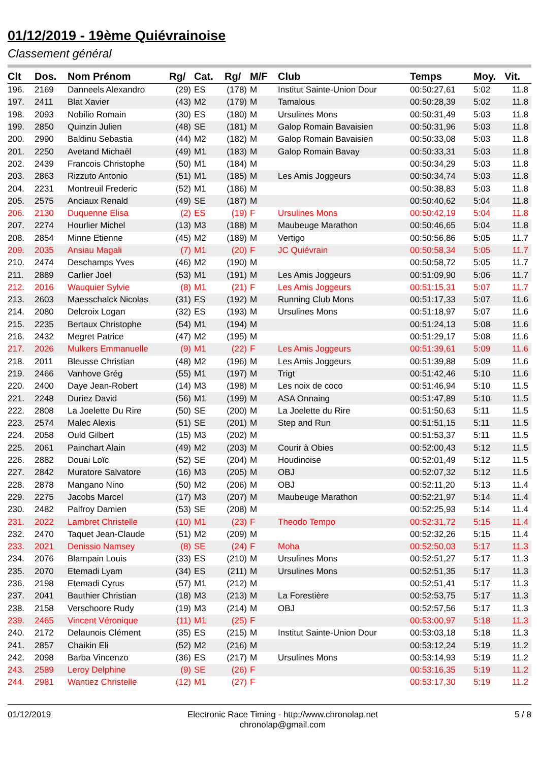01/12/2019 - 19ème Quiévrainoise
Classement général
| Clt | Dos. | Nom Prénom | Rg/ | Cat. | Rg/ | M/F | Club | Temps | Moy. | Vit. |
| --- | --- | --- | --- | --- | --- | --- | --- | --- | --- | --- |
| 196. | 2169 | Danneels Alexandro | (29) | ES | (178) | M | Institut Sainte-Union Dour | 00:50:27,61 | 5:02 | 11.8 |
| 197. | 2411 | Blat Xavier | (43) | M2 | (179) | M | Tamalous | 00:50:28,39 | 5:02 | 11.8 |
| 198. | 2093 | Nobilio Romain | (30) | ES | (180) | M | Ursulines Mons | 00:50:31,49 | 5:03 | 11.8 |
| 199. | 2850 | Quinzin Julien | (48) | SE | (181) | M | Galop Romain Bavaisien | 00:50:31,96 | 5:03 | 11.8 |
| 200. | 2990 | Baldinu Sebastia | (44) | M2 | (182) | M | Galop Romain Bavaisien | 00:50:33,08 | 5:03 | 11.8 |
| 201. | 2250 | Avetand Michaël | (49) | M1 | (183) | M | Galop Romain Bavay | 00:50:33,31 | 5:03 | 11.8 |
| 202. | 2439 | Francois Christophe | (50) | M1 | (184) | M | | 00:50:34,29 | 5:03 | 11.8 |
| 203. | 2863 | Rizzuto Antonio | (51) | M1 | (185) | M | Les Amis Joggeurs | 00:50:34,74 | 5:03 | 11.8 |
| 204. | 2231 | Montreuil Frederic | (52) | M1 | (186) | M | | 00:50:38,83 | 5:03 | 11.8 |
| 205. | 2575 | Anciaux Renald | (49) | SE | (187) | M | | 00:50:40,62 | 5:04 | 11.8 |
| 206. | 2130 | Duquenne Elisa | (2) | ES | (19) | F | Ursulines Mons | 00:50:42,19 | 5:04 | 11.8 |
| 207. | 2274 | Hourlier Michel | (13) | M3 | (188) | M | Maubeuge Marathon | 00:50:46,65 | 5:04 | 11.8 |
| 208. | 2854 | Minne Etienne | (45) | M2 | (189) | M | Vertigo | 00:50:56,86 | 5:05 | 11.7 |
| 209. | 2035 | Ansiau Magali | (7) | M1 | (20) | F | JC Quiévrain | 00:50:58,34 | 5:05 | 11.7 |
| 210. | 2474 | Deschamps Yves | (46) | M2 | (190) | M | | 00:50:58,72 | 5:05 | 11.7 |
| 211. | 2889 | Carlier Joel | (53) | M1 | (191) | M | Les Amis Joggeurs | 00:51:09,90 | 5:06 | 11.7 |
| 212. | 2016 | Wauquier Sylvie | (8) | M1 | (21) | F | Les Amis Joggeurs | 00:51:15,31 | 5:07 | 11.7 |
| 213. | 2603 | Maesschalck Nicolas | (31) | ES | (192) | M | Running Club Mons | 00:51:17,33 | 5:07 | 11.6 |
| 214. | 2080 | Delcroix Logan | (32) | ES | (193) | M | Ursulines Mons | 00:51:18,97 | 5:07 | 11.6 |
| 215. | 2235 | Bertaux Christophe | (54) | M1 | (194) | M | | 00:51:24,13 | 5:08 | 11.6 |
| 216. | 2432 | Megret Patrice | (47) | M2 | (195) | M | | 00:51:29,17 | 5:08 | 11.6 |
| 217. | 2026 | Mulkers Emmanuelle | (9) | M1 | (22) | F | Les Amis Joggeurs | 00:51:39,61 | 5:09 | 11.6 |
| 218. | 2011 | Bleusse Christian | (48) | M2 | (196) | M | Les Amis Joggeurs | 00:51:39,88 | 5:09 | 11.6 |
| 219. | 2466 | Vanhove Grég | (55) | M1 | (197) | M | Trigt | 00:51:42,46 | 5:10 | 11.6 |
| 220. | 2400 | Daye Jean-Robert | (14) | M3 | (198) | M | Les noix de coco | 00:51:46,94 | 5:10 | 11.5 |
| 221. | 2248 | Duriez David | (56) | M1 | (199) | M | ASA Onnaing | 00:51:47,89 | 5:10 | 11.5 |
| 222. | 2808 | La Joelette Du Rire | (50) | SE | (200) | M | La Joelette du Rire | 00:51:50,63 | 5:11 | 11.5 |
| 223. | 2574 | Malec Alexis | (51) | SE | (201) | M | Step and Run | 00:51:51,15 | 5:11 | 11.5 |
| 224. | 2058 | Ould Gilbert | (15) | M3 | (202) | M | | 00:51:53,37 | 5:11 | 11.5 |
| 225. | 2061 | Painchart Alain | (49) | M2 | (203) | M | Courir à Obies | 00:52:00,43 | 5:12 | 11.5 |
| 226. | 2882 | Douai Loïc | (52) | SE | (204) | M | Houdinoise | 00:52:01,49 | 5:12 | 11.5 |
| 227. | 2842 | Muratore Salvatore | (16) | M3 | (205) | M | OBJ | 00:52:07,32 | 5:12 | 11.5 |
| 228. | 2878 | Mangano Nino | (50) | M2 | (206) | M | OBJ | 00:52:11,20 | 5:13 | 11.4 |
| 229. | 2275 | Jacobs Marcel | (17) | M3 | (207) | M | Maubeuge Marathon | 00:52:21,97 | 5:14 | 11.4 |
| 230. | 2482 | Palfroy Damien | (53) | SE | (208) | M | | 00:52:25,93 | 5:14 | 11.4 |
| 231. | 2022 | Lambret Christelle | (10) | M1 | (23) | F | Theodo Tempo | 00:52:31,72 | 5:15 | 11.4 |
| 232. | 2470 | Taquet Jean-Claude | (51) | M2 | (209) | M | | 00:52:32,26 | 5:15 | 11.4 |
| 233. | 2021 | Denissio Namsey | (8) | SE | (24) | F | Moha | 00:52:50,03 | 5:17 | 11.3 |
| 234. | 2076 | Blampain Louis | (33) | ES | (210) | M | Ursulines Mons | 00:52:51,27 | 5:17 | 11.3 |
| 235. | 2070 | Etemadi Lyam | (34) | ES | (211) | M | Ursulines Mons | 00:52:51,35 | 5:17 | 11.3 |
| 236. | 2198 | Etemadi Cyrus | (57) | M1 | (212) | M | | 00:52:51,41 | 5:17 | 11.3 |
| 237. | 2041 | Bauthier Christian | (18) | M3 | (213) | M | La Forestière | 00:52:53,75 | 5:17 | 11.3 |
| 238. | 2158 | Verschoore Rudy | (19) | M3 | (214) | M | OBJ | 00:52:57,56 | 5:17 | 11.3 |
| 239. | 2465 | Vincent Véronique | (11) | M1 | (25) | F | | 00:53:00,97 | 5:18 | 11.3 |
| 240. | 2172 | Delaunois Clément | (35) | ES | (215) | M | Institut Sainte-Union Dour | 00:53:03,18 | 5:18 | 11.3 |
| 241. | 2857 | Chaikin Eli | (52) | M2 | (216) | M | | 00:53:12,24 | 5:19 | 11.2 |
| 242. | 2098 | Barba Vincenzo | (36) | ES | (217) | M | Ursulines Mons | 00:53:14,93 | 5:19 | 11.2 |
| 243. | 2589 | Leroy Delphine | (9) | SE | (26) | F | | 00:53:16,35 | 5:19 | 11.2 |
| 244. | 2981 | Wantiez Christelle | (12) | M1 | (27) | F | | 00:53:17,30 | 5:19 | 11.2 |
01/12/2019 Electronic Race Timing - http://www.chronolap.net
chronolap@gmail.com 5 / 8